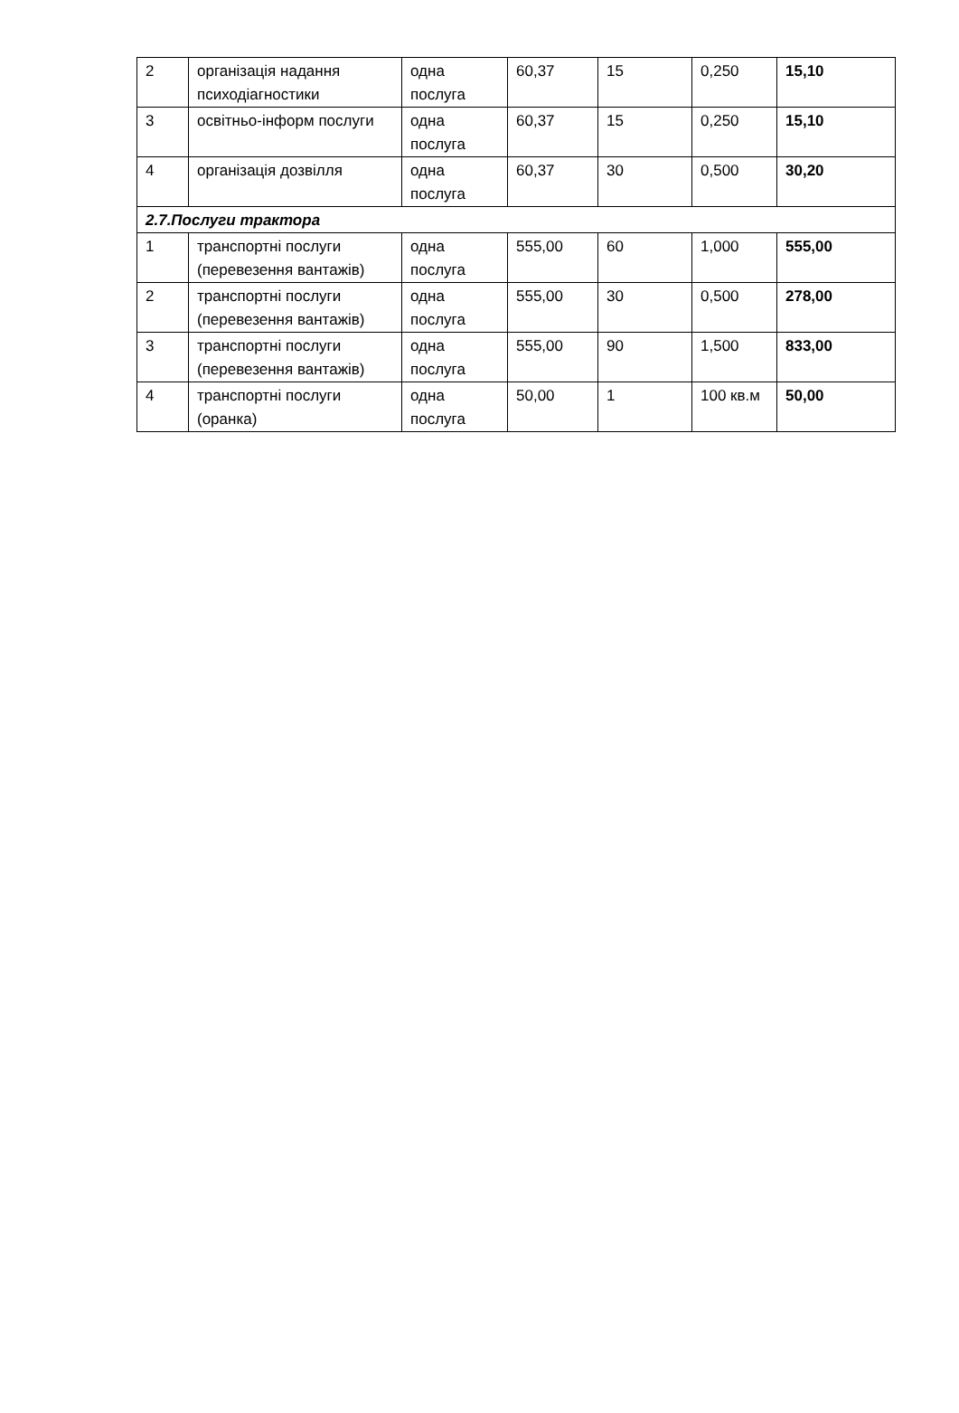| 2 | організація надання психодіагностики | одна послуга | 60,37 | 15 | 0,250 | 15,10 |
| 3 | освітньо-інформ послуги | одна послуга | 60,37 | 15 | 0,250 | 15,10 |
| 4 | організація дозвілля | одна послуга | 60,37 | 30 | 0,500 | 30,20 |
| 2.7.Послуги трактора | | | | | | |
| 1 | транспортні послуги (перевезення вантажів) | одна послуга | 555,00 | 60 | 1,000 | 555,00 |
| 2 | транспортні послуги (перевезення вантажів) | одна послуга | 555,00 | 30 | 0,500 | 278,00 |
| 3 | транспортні послуги (перевезення вантажів) | одна послуга | 555,00 | 90 | 1,500 | 833,00 |
| 4 | транспортні послуги (оранка) | одна послуга | 50,00 | 1 | 100 кв.м | 50,00 |